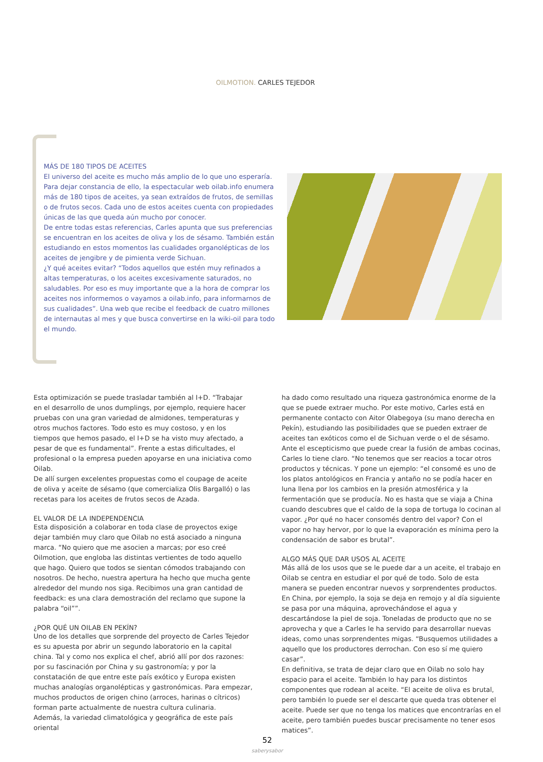OILMOTION. CARLES TEJEDOR
MÁS DE 180 TIPOS DE ACEITES
El universo del aceite es mucho más amplio de lo que uno esperaría. Para dejar constancia de ello, la espectacular web oilab.info enumera más de 180 tipos de aceites, ya sean extraídos de frutos, de semillas o de frutos secos. Cada uno de estos aceites cuenta con propiedades únicas de las que queda aún mucho por conocer.
De entre todas estas referencias, Carles apunta que sus preferencias se encuentran en los aceites de oliva y los de sésamo. También están estudiando en estos momentos las cualidades organolépticas de los aceites de jengibre y de pimienta verde Sichuan.
¿Y qué aceites evitar? “Todos aquellos que estén muy refinados a altas temperaturas, o los aceites excesivamente saturados, no saludables. Por eso es muy importante que a la hora de comprar los aceites nos informemos o vayamos a oilab.info, para informarnos de sus cualidades”. Una web que recibe el feedback de cuatro millones de internautas al mes y que busca convertirse en la wiki-oil para todo el mundo.
Esta optimización se puede trasladar también al I+D. “Trabajar en el desarrollo de unos dumplings, por ejemplo, requiere hacer pruebas con una gran variedad de almidones, temperaturas y otros muchos factores. Todo esto es muy costoso, y en los tiempos que hemos pasado, el I+D se ha visto muy afectado, a pesar de que es fundamental”. Frente a estas dificultades, el profesional o la empresa pueden apoyarse en una iniciativa como Oilab.
De allí surgen excelentes propuestas como el coupage de aceite de oliva y aceite de sésamo (que comercializa Olis Bargalló) o las recetas para los aceites de frutos secos de Azada.
EL VALOR DE LA INDEPENDENCIA
Esta disposición a colaborar en toda clase de proyectos exige dejar también muy claro que Oilab no está asociado a ninguna marca. “No quiero que me asocien a marcas; por eso creé Oilmotion, que engloba las distintas vertientes de todo aquello que hago. Quiero que todos se sientan cómodos trabajando con nosotros. De hecho, nuestra apertura ha hecho que mucha gente alrededor del mundo nos siga. Recibimos una gran cantidad de feedback: es una clara demostración del reclamo que supone la palabra “oil””.
¿POR QUÉ UN OILAB EN PEKÍN?
Uno de los detalles que sorprende del proyecto de Carles Tejedor es su apuesta por abrir un segundo laboratorio en la capital china. Tal y como nos explica el chef, abrió allí por dos razones: por su fascinación por China y su gastronomía; y por la constatación de que entre este país exótico y Europa existen muchas analogías organolépticas y gastronómicas. Para empezar, muchos productos de origen chino (arroces, harinas o cítricos) forman parte actualmente de nuestra cultura culinaria.
Además, la variedad climatológica y geográfica de este país oriental
ha dado como resultado una riqueza gastronómica enorme de la que se puede extraer mucho. Por este motivo, Carles está en permanente contacto con Aitor Olabegoya (su mano derecha en Pekín), estudiando las posibilidades que se pueden extraer de aceites tan exóticos como el de Sichuan verde o el de sésamo.
Ante el escepticismo que puede crear la fusión de ambas cocinas, Carles lo tiene claro. “No tenemos que ser reacios a tocar otros productos y técnicas. Y pone un ejemplo: “el consomé es uno de los platos antológicos en Francia y antaño no se podía hacer en luna llena por los cambios en la presión atmosférica y la fermentación que se producía. No es hasta que se viaja a China cuando descubres que el caldo de la sopa de tortuga lo cocinan al vapor. ¿Por qué no hacer consomés dentro del vapor? Con el vapor no hay hervor, por lo que la evaporación es mínima pero la condensación de sabor es brutal”.
ALGO MÁS QUE DAR USOS AL ACEITE
Más allá de los usos que se le puede dar a un aceite, el trabajo en Oilab se centra en estudiar el por qué de todo. Solo de esta manera se pueden encontrar nuevos y sorprendentes productos. En China, por ejemplo, la soja se deja en remojo y al día siguiente se pasa por una máquina, aprovechándose el agua y descartándose la piel de soja. Toneladas de producto que no se aprovecha y que a Carles le ha servido para desarrollar nuevas ideas, como unas sorprendentes migas. “Busquemos utilidades a aquello que los productores derrochan. Con eso sí me quiero casar”.
En definitiva, se trata de dejar claro que en Oilab no solo hay espacio para el aceite. También lo hay para los distintos componentes que rodean al aceite. “El aceite de oliva es brutal, pero también lo puede ser el descarte que queda tras obtener el aceite. Puede ser que no tenga los matices que encontrarías en el aceite, pero también puedes buscar precisamente no tener esos matices”.
52
saberysabor